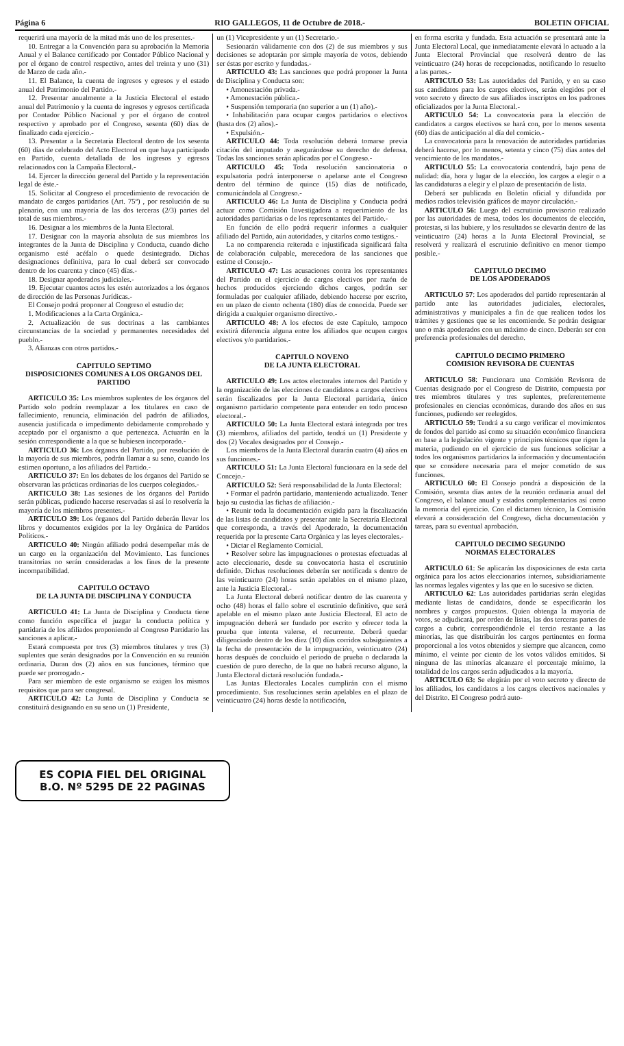Página 6 RIO GALLEGOS, 11 de Octubre de 2018.- BOLETIN OFICIAL
requerirá una mayoría de la mitad más uno de los presentes.-
10. Entregar a la Convención para su aprobación la Memoria Anual y el Balance certificado por Contador Público Nacional y por el órgano de control respectivo, antes del treinta y uno (31) de Marzo de cada año.-
11. El Balance, la cuenta de ingresos y egresos y el estado anual del Patrimonio del Partido.-
12. Presentar anualmente a la Justicia Electoral el estado anual del Patrimonio y la cuenta de ingresos y egresos certificada por Contador Público Nacional y por el órgano de control respectivo y aprobado por el Congreso, sesenta (60) días de finalizado cada ejercicio.-
13. Presentar a la Secretaria Electoral dentro de los sesenta (60) días de celebrado del Acto Electoral en que haya participado en Partido, cuenta detallada de los ingresos y egresos relacionados con la Campaña Electoral.-
14. Ejercer la dirección general del Partido y la representación legal de éste.-
15. Solicitar al Congreso el procedimiento de revocación de mandato de cargos partidarios (Art. 75º) , por resolución de su plenario, con una mayoría de las dos terceras (2/3) partes del total de sus miembros.-
16. Designar a los miembros de la Junta Electoral.
17. Designar con la mayoría absoluta de sus miembros los integrantes de la Junta de Disciplina y Conducta, cuando dicho organismo esté acéfalo o quede desintegrado. Dichas designaciones definitiva, para lo cual deberá ser convocado dentro de los cuarenta y cinco (45) días.-
18. Designar apoderados judiciales.-
19. Ejecutar cuantos actos les estén autorizados a los órganos de dirección de las Personas Jurídicas.-
El Consejo podrá proponer al Congreso el estudio de:
1. Modificaciones a la Carta Orgánica.-
2. Actualización de sus doctrinas a las cambiantes circunstancias de la sociedad y permanentes necesidades del pueblo.-
3. Alianzas con otros partidos.-
CAPITULO SEPTIMO
DISPOSICIONES COMUNES A LOS ORGANOS DEL PARTIDO
ARTICULO 35: Los miembros suplentes de los órganos del Partido solo podrán reemplazar a los titulares en caso de fallecimiento, renuncia, eliminación del padrón de afiliados, ausencia justificada o impedimento debidamente comprobado y aceptado por el organismo a que pertenezca. Actuarán en la sesión correspondiente a la que se hubiesen incorporado.-
ARTICULO 36: Los órganos del Partido, por resolución de la mayoría de sus miembros, podrán llamar a su seno, cuando los estimen oportuno, a los afiliados del Partido.-
ARTICULO 37: En los debates de los órganos del Partido se observaran las prácticas ordinarias de los cuerpos colegiados.-
ARTICULO 38: Las sesiones de los órganos del Partido serán públicas, pudiendo hacerse reservadas si así lo resolvería la mayoría de los miembros presentes.-
ARTICULO 39: Los órganos del Partido deberán llevar los libros y documentos exigidos por la ley Orgánica de Partidos Políticos.-
ARTICULO 40: Ningún afiliado podrá desempeñar más de un cargo en la organización del Movimiento. Las funciones transitorias no serán consideradas a los fines de la presente incompatibilidad.
CAPITULO OCTAVO
DE LA JUNTA DE DISCIPLINA Y CONDUCTA
ARTICULO 41: La Junta de Disciplina y Conducta tiene como función específica el juzgar la conducta política y partidaria de los afiliados proponiendo al Congreso Partidario las sanciones a aplicar.-
Estará compuesta por tres (3) miembros titulares y tres (3) suplentes que serán designados por la Convención en su reunión ordinaria. Duran dos (2) años en sus funciones, término que puede ser prorrogado.-
Para ser miembro de este organismo se exigen los mismos requisitos que para ser congresal.
ARTICULO 42: La Junta de Disciplina y Conducta se constituirá designando en su seno un (1) Presidente,
un (1) Vicepresidente y un (1) Secretario.-
Sesionarán válidamente con dos (2) de sus miembros y sus decisiones se adoptarán por simple mayoría de votos, debiendo ser éstas por escrito y fundadas.-
ARTICULO 43: Las sanciones que podrá proponer la Junta de Disciplina y Conducta son:
• Amonestación privada.-
• Amonestación pública.-
• Suspensión temporaria (no superior a un (1) año).-
• Inhabilitación para ocupar cargos partidarios o electivos (hasta dos (2) años).-
• Expulsión.-
ARTICULO 44: Toda resolución deberá tomarse previa citación del imputado y asegurándose su derecho de defensa. Todas las sanciones serán aplicadas por el Congreso.-
ARTICULO 45: Toda resolución sancionatoria o expulsatoria podrá interponerse o apelarse ante el Congreso dentro del término de quince (15) días de notificado, comunicándola al Congreso.-
ARTICULO 46: La Junta de Disciplina y Conducta podrá actuar como Comisión Investigadora a requerimiento de las autoridades partidarias o de los representantes del Partido.-
En función de ello podrá requerir informes a cualquier afiliado del Partido, aún autoridades, y citarlos como testigos.-
La no comparencia reiterada e injustificada significará falta de colaboración culpable, merecedora de las sanciones que estime el Consejo.-
ARTICULO 47: Las acusaciones contra los representantes del Partido en el ejercicio de cargos electivos por razón de hechos producidos ejerciendo dichos cargos, podrán ser formuladas por cualquier afiliado, debiendo hacerse por escrito, en un plazo de ciento ochenta (180) días de conocida. Puede ser dirigida a cualquier organismo directivo.-
ARTICULO 48: A los efectos de este Capítulo, tampoco existirá diferencia alguna entre los afiliados que ocupen cargos electivos y/o partidarios.-
CAPITULO NOVENO
DE LA JUNTA ELECTORAL
ARTICULO 49: Los actos electorales internos del Partido y la organización de las elecciones de candidatos a cargos electivos serán fiscalizados por la Junta Electoral partidaria, único organismo partidario competente para entender en todo proceso electoral.-
ARTICULO 50: La Junta Electoral estará integrada por tres (3) miembros, afiliados del partido, tendrá un (1) Presidente y dos (2) Vocales designados por el Consejo.-
Los miembros de la Junta Electoral durarán cuatro (4) años en sus funciones.-
ARTICULO 51: La Junta Electoral funcionara en la sede del Concejo.-
ARTICULO 52: Será responsabilidad de la Junta Electoral:
• Formar el padrón partidario, manteniendo actualizado. Tener bajo su custodia las fichas de afiliación.-
• Reunir toda la documentación exigida para la fiscalización de las listas de candidatos y presentar ante la Secretaría Electoral que corresponda, a través del Apoderado, la documentación requerida por la presente Carta Orgánica y las leyes electorales.-
• Dictar el Reglamento Comicial.
• Resolver sobre las impugnaciones o protestas efectuadas al acto eleccionario, desde su convocatoria hasta el escrutinio definido. Dichas resoluciones deberán ser notificada s dentro de las veinticuatro (24) horas serán apelables en el mismo plazo, ante la Justicia Electoral.-
La Junta Electoral deberá notificar dentro de las cuarenta y ocho (48) horas el fallo sobre el escrutinio definitivo, que será apelable en el mismo plazo ante Justicia Electoral. El acto de impugnación deberá ser fundado por escrito y ofrecer toda la prueba que intenta valerse, el recurrente. Deberá quedar diligenciado dentro de los diez (10) días corridos subsiguientes a la fecha de presentación de la impugnación, veinticuatro (24) horas después de concluido el periodo de prueba o declarada la cuestión de puro derecho, de la que no habrá recurso alguno, la Junta Electoral dictará resolución fundada.-
Las Juntas Electorales Locales cumplirán con el mismo procedimiento. Sus resoluciones serán apelables en el plazo de veinticuatro (24) horas desde la notificación,
en forma escrita y fundada. Esta actuación se presentará ante la Junta Electoral Local, que inmediatamente elevará lo actuado a la Junta Electoral Provincial que resolverá dentro de las veinticuatro (24) horas de recepcionadas, notificando lo resuelto a las partes.-
ARTICULO 53: Las autoridades del Partido, y en su caso sus candidatos para los cargos electivos, serán elegidos por el voto secreto y directo de sus afiliados inscriptos en los padrones oficializados por la Junta Electoral.-
ARTICULO 54: La convocatoria para la elección de candidatos a cargos electivos se hará con, por lo menos sesenta (60) días de anticipación al día del comicio.-
La convocatoria para la renovación de autoridades partidarias deberá hacerse, por lo menos, setenta y cinco (75) días antes del vencimiento de los mandatos.-
ARTICULO 55: La convocatoria contendrá, bajo pena de nulidad: día, hora y lugar de la elección, los cargos a elegir o a las candidaturas a elegir y el plazo de presentación de lista.
Deberá ser publicada en Boletín oficial y difundida por medios radios televisión gráficos de mayor circulación.-
ARTICULO 56: Luego del escrutinio provisorio realizado por las autoridades de mesa, todos los documentos de elección, protestas, si las hubiere, y los resultados se elevarán dentro de las veinticuatro (24) horas a la Junta Electoral Provincial, se resolverá y realizará el escrutinio definitivo en menor tiempo posible.-
CAPITULO DECIMO
DE LOS APODERADOS
ARTICULO 57: Los apoderados del partido representarán al partido ante las autoridades judiciales, electorales, administrativas y municipales a fin de que realicen todos los trámites y gestiones que se les encomiende. Se podrán designar uno o más apoderados con un máximo de cinco. Deberán ser con preferencia profesionales del derecho.
CAPITULO DECIMO PRIMERO
COMISION REVISORA DE CUENTAS
ARTICULO 58: Funcionara una Comisión Revisora de Cuentas designado por el Congreso de Distrito, compuesta por tres miembros titulares y tres suplentes, preferentemente profesionales en ciencias económicas, durando dos años en sus funciones, pudiendo ser reelegidos.
ARTICULO 59: Tendrá a su cargo verificar el movimientos de fondos del partido así como su situación económico financiera en base a la legislación vigente y principios técnicos que rigen la materia, pudiendo en el ejercicio de sus funciones solicitar a todos los organismos partidarios la información y documentación que se considere necesaria para el mejor cometido de sus funciones.
ARTICULO 60: El Consejo pondrá a disposición de la Comisión, sesenta días antes de la reunión ordinaria anual del Congreso, el balance anual y estados complementarios así como la memoria del ejercicio. Con el dictamen técnico, la Comisión elevará a consideración del Congreso, dicha documentación y tareas, para su eventual aprobación.
CAPITULO DECIMO SEGUNDO
NORMAS ELECTORALES
ARTICULO 61: Se aplicarán las disposiciones de esta carta orgánica para los actos eleccionarios internos, subsidiariamente las normas legales vigentes y las que en lo sucesivo se dicten.
ARTICULO 62: Las autoridades partidarias serán elegidas mediante listas de candidatos, donde se especificarán los nombres y cargos propuestos. Quien obtenga la mayoría de votos, se adjudicará, por orden de listas, las dos terceras partes de cargos a cubrir, correspondiéndole el tercio restante a las minorías, las que distribuirán los cargos pertinentes en forma proporcional a los votos obtenidos y siempre que alcancen, como mínimo, el veinte por ciento de los votos válidos emitidos. Si ninguna de las minorías alcanzare el porcentaje mínimo, la totalidad de los cargos serán adjudicados a la mayoría.
ARTICULO 63: Se elegirán por el voto secreto y directo de los afiliados, los candidatos a los cargos electivos nacionales y del Distrito. El Congreso podrá auto-
ES COPIA FIEL DEL ORIGINAL
B.O. Nº 5295 DE 22 PAGINAS